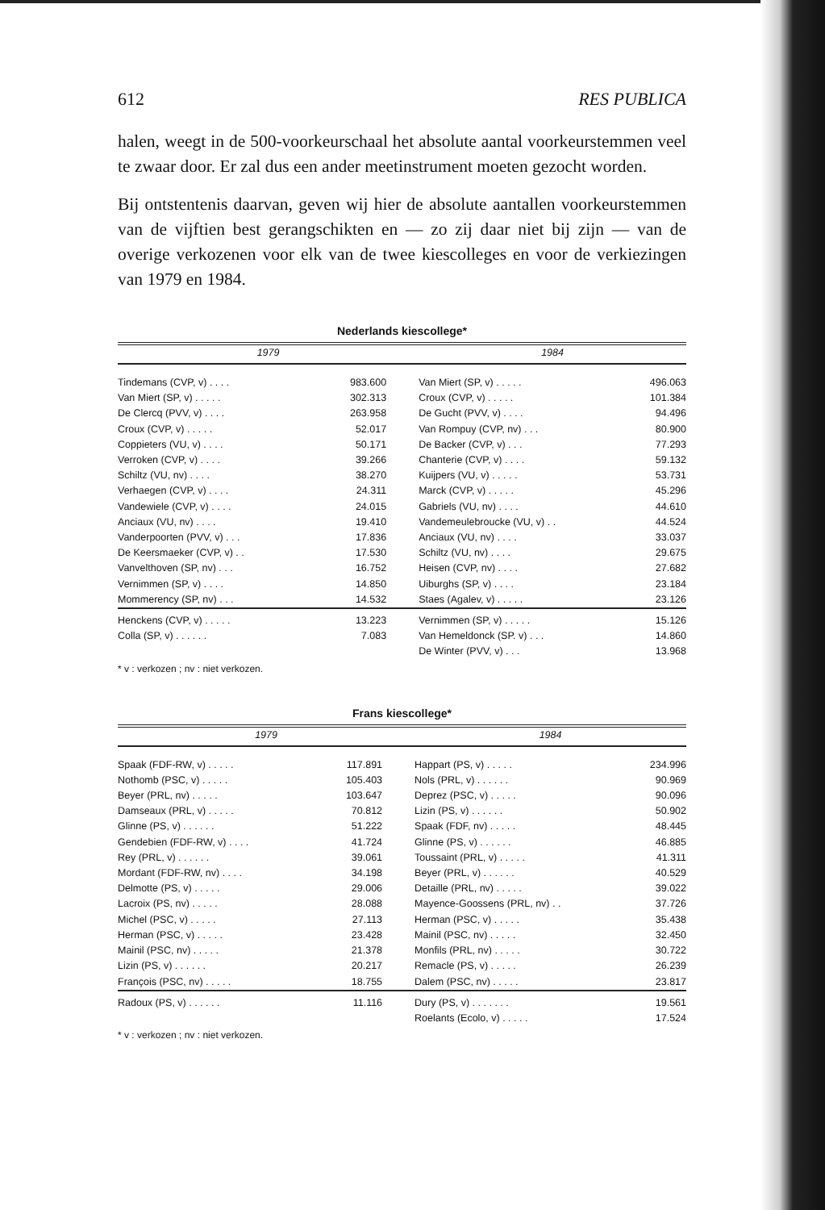612 RES PUBLICA
halen, weegt in de 500-voorkeurschaal het absolute aantal voorkeurstemmen veel te zwaar door. Er zal dus een ander meetinstrument moeten gezocht worden.
Bij ontstentenis daarvan, geven wij hier de absolute aantallen voorkeurstemmen van de vijftien best gerangschikten en — zo zij daar niet bij zijn — van de overige verkozenen voor elk van de twee kiescolleges en voor de verkiezingen van 1979 en 1984.
Nederlands kiescollege*
| 1979 | | 1984 | |
| --- | --- | --- | --- |
| Tindemans (CVP, v) . . . . | 983.600 | Van Miert (SP, v) . . . . . | 496.063 |
| Van Miert (SP, v) . . . . . | 302.313 | Croux (CVP, v) . . . . . | 101.384 |
| De Clercq (PVV, v) . . . . | 263.958 | De Gucht (PVV, v) . . . . | 94.496 |
| Croux (CVP, v) . . . . . | 52.017 | Van Rompuy (CVP, nv) . . . | 80.900 |
| Coppieters (VU, v) . . . . | 50.171 | De Backer (CVP, v) . . . | 77.293 |
| Verroken (CVP, v) . . . . | 39.266 | Chanterie (CVP, v) . . . . | 59.132 |
| Schiltz (VU, nv) . . . . | 38.270 | Kuijpers (VU, v) . . . . . | 53.731 |
| Verhaegen (CVP, v) . . . . | 24.311 | Marck (CVP, v) . . . . . | 45.296 |
| Vandewiele (CVP, v) . . . . | 24.015 | Gabriels (VU, nv) . . . . | 44.610 |
| Anciaux (VU, nv) . . . . | 19.410 | Vandemeulebroucke (VU, v) . . | 44.524 |
| Vanderpoorten (PVV, v) . . . | 17.836 | Anciaux (VU, nv) . . . . | 33.037 |
| De Keersmaeker (CVP, v) . . | 17.530 | Schiltz (VU, nv) . . . . | 29.675 |
| Vanvelthoven (SP, nv) . . . | 16.752 | Heisen (CVP, nv) . . . . | 27.682 |
| Vernimmen (SP, v) . . . . | 14.850 | Uiburghs (SP, v) . . . . | 23.184 |
| Mommerency (SP, nv) . . . | 14.532 | Staes (Agalev, v) . . . . . | 23.126 |
| Henckens (CVP, v) . . . . . | 13.223 | Vernimmen (SP, v) . . . . . | 15.126 |
| Colla (SP, v) . . . . . . | 7.083 | Van Hemeldonck (SP. v) . . . | 14.860 |
| | | De Winter (PVV, v) . . . | 13.968 |
* v : verkozen ; nv : niet verkozen.
Frans kiescollege*
| 1979 | | 1984 | |
| --- | --- | --- | --- |
| Spaak (FDF-RW, v) . . . . . | 117.891 | Happart (PS, v) . . . . . | 234.996 |
| Nothomb (PSC, v) . . . . . | 105.403 | Nols (PRL, v) . . . . . . | 90.969 |
| Beyer (PRL, nv) . . . . . | 103.647 | Deprez (PSC, v) . . . . . | 90.096 |
| Damseaux (PRL, v) . . . . . | 70.812 | Lizin (PS, v) . . . . . . | 50.902 |
| Glinne (PS, v) . . . . . . | 51.222 | Spaak (FDF, nv) . . . . . | 48.445 |
| Gendebien (FDF-RW, v) . . . . | 41.724 | Glinne (PS, v) . . . . . . | 46.885 |
| Rey (PRL, v) . . . . . . | 39.061 | Toussaint (PRL, v) . . . . . | 41.311 |
| Mordant (FDF-RW, nv) . . . . | 34.198 | Beyer (PRL, v) . . . . . . | 40.529 |
| Delmotte (PS, v) . . . . . | 29.006 | Detaille (PRL, nv) . . . . . | 39.022 |
| Lacroix (PS, nv) . . . . . | 28.088 | Mayence-Goossens (PRL, nv) . . | 37.726 |
| Michel (PSC, v) . . . . . | 27.113 | Herman (PSC, v) . . . . . | 35.438 |
| Herman (PSC, v) . . . . . | 23.428 | Mainil (PSC, nv) . . . . . | 32.450 |
| Mainil (PSC, nv) . . . . . | 21.378 | Monfils (PRL, nv) . . . . . | 30.722 |
| Lizin (PS, v) . . . . . . | 20.217 | Remacle (PS, v) . . . . . | 26.239 |
| François (PSC, nv) . . . . . | 18.755 | Dalem (PSC, nv) . . . . . | 23.817 |
| Radoux (PS, v) . . . . . . | 11.116 | Dury (PS, v) . . . . . . . | 19.561 |
| | | Roelants (Ecolo, v) . . . . . | 17.524 |
* v : verkozen ; nv : niet verkozen.